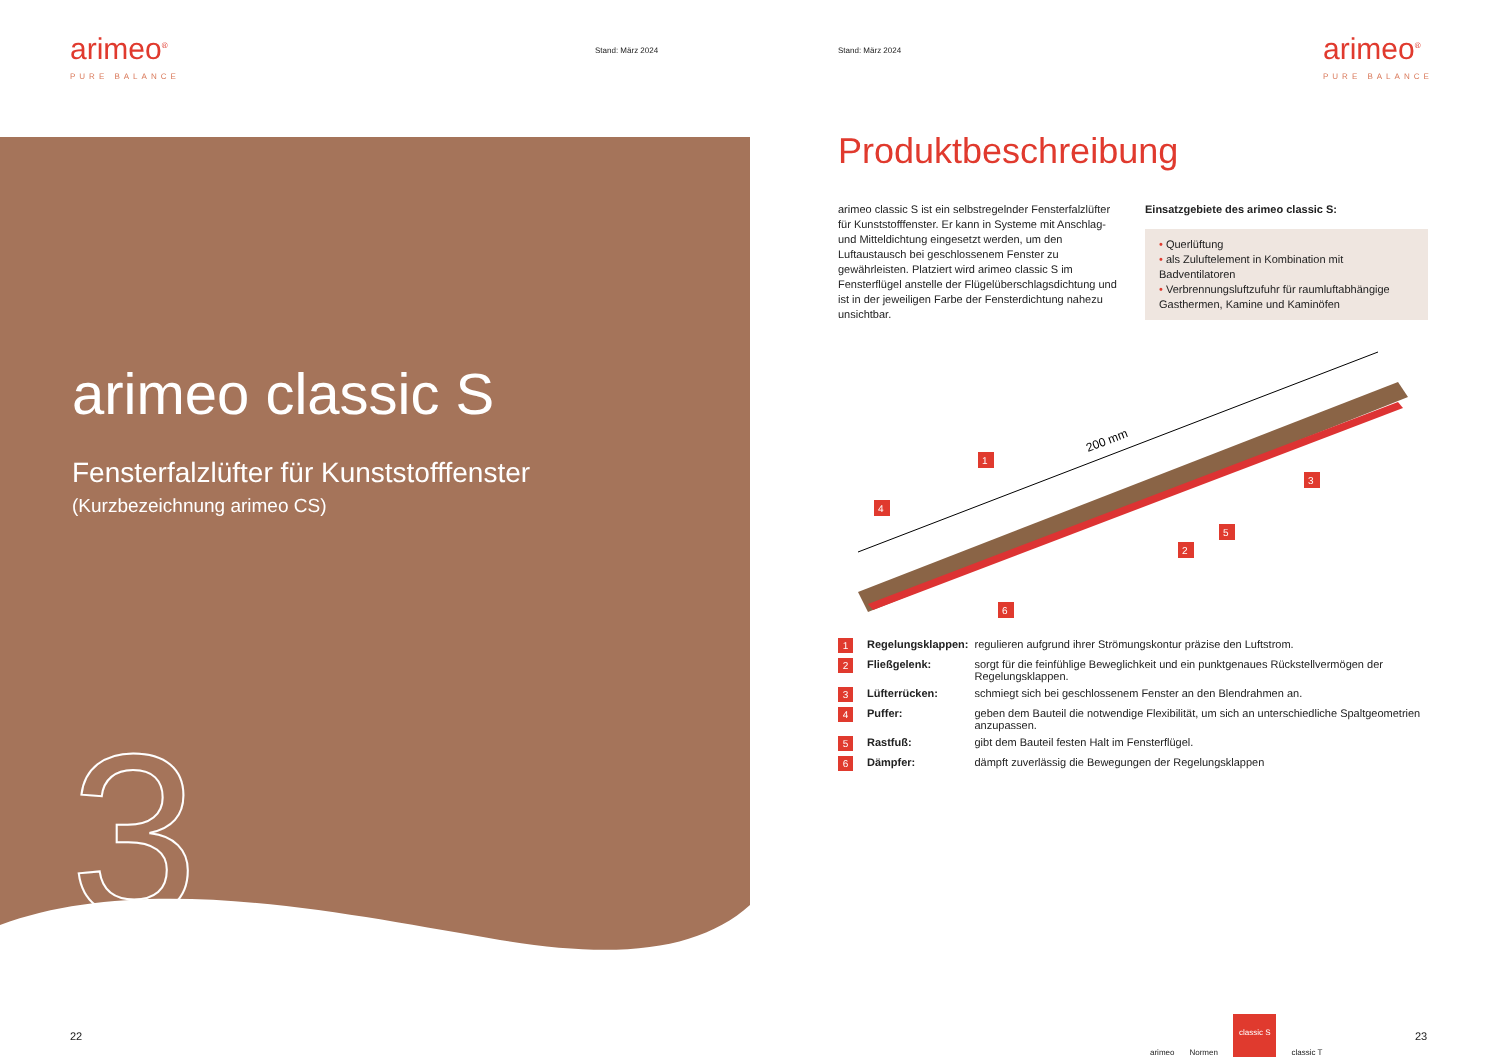arimeo<sup>®</sup>
PURE BALANCE
Stand: März 2024
arimeo classic S
Fensterfalzlüfter für Kunststofffenster
(Kurzbezeichnung arimeo CS)
3
22
Stand: März 2024 arimeo<sup>®</sup>
PURE BALANCE
Produktbeschreibung
arimeo classic S ist ein selbstregelnder Fensterfalzlüfter für Kunststofffenster. Er kann in Systeme mit Anschlag- und Mitteldichtung eingesetzt werden, um den Luftaustausch bei geschlossenem Fenster zu gewährleisten. Platziert wird arimeo classic S im Fensterflügel anstelle der Flügelüberschlagsdichtung und ist in der jeweiligen Farbe der Fensterdichtung nahezu unsichtbar.
Einsatzgebiete des arimeo classic S:
• Querlüftung
• als Zuluftelement in Kombination mit Badventilatoren
• Verbrennungsluftzufuhr für raumluftabhängige Gasthermen, Kamine und Kaminöfen
200 mm
.
1
2
3
4
5
6
| 1 | Regelungsklappen: | regulieren aufgrund ihrer Strömungskontur präzise den Luftstrom. |
| 2 | Fließgelenk: | sorgt für die feinfühlige Beweglichkeit und ein punktgenaues Rückstellvermögen der Regelungsklappen. |
| 3 | Lüfterrücken: | schmiegt sich bei geschlossenem Fenster an den Blendrahmen an. |
| 4 | Puffer: | geben dem Bauteil die notwendige Flexibilität, um sich an unterschiedliche Spaltgeometrien anzupassen. |
| 5 | Rastfuß: | gibt dem Bauteil festen Halt im Fensterflügel. |
| 6 | Dämpfer: | dämpft zuverlässig die Bewegungen der Regelungsklappen |
arimeo Normen classic S classic T
23